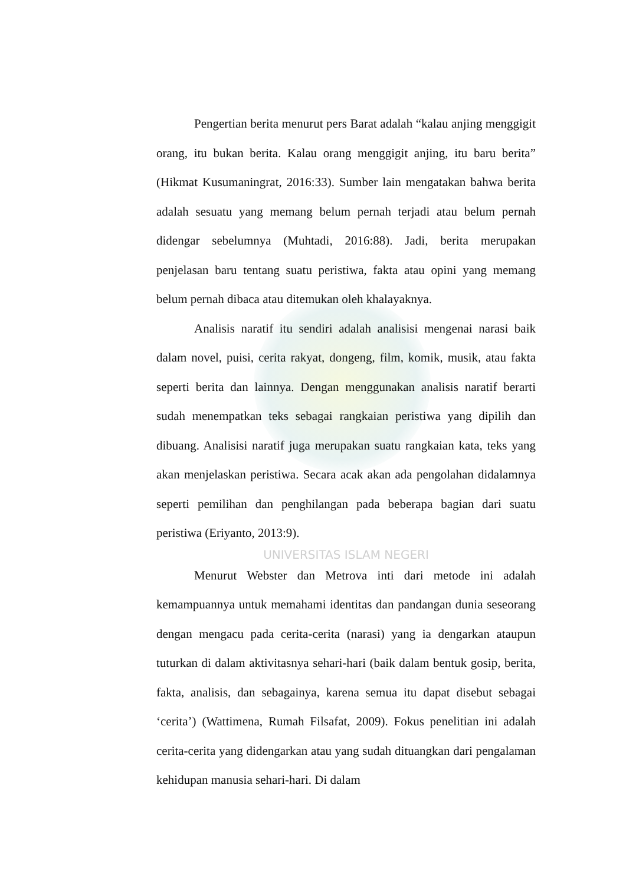Pengertian berita menurut pers Barat adalah “kalau anjing menggigit orang, itu bukan berita. Kalau orang menggigit anjing, itu baru berita” (Hikmat Kusumaningrat, 2016:33). Sumber lain mengatakan bahwa berita adalah sesuatu yang memang belum pernah terjadi atau belum pernah didengar sebelumnya (Muhtadi, 2016:88). Jadi, berita merupakan penjelasan baru tentang suatu peristiwa, fakta atau opini yang memang belum pernah dibaca atau ditemukan oleh khalayaknya.
Analisis naratif itu sendiri adalah analisisi mengenai narasi baik dalam novel, puisi, cerita rakyat, dongeng, film, komik, musik, atau fakta seperti berita dan lainnya. Dengan menggunakan analisis naratif berarti sudah menempatkan teks sebagai rangkaian peristiwa yang dipilih dan dibuang. Analisisi naratif juga merupakan suatu rangkaian kata, teks yang akan menjelaskan peristiwa. Secara acak akan ada pengolahan didalamnya seperti pemilihan dan penghilangan pada beberapa bagian dari suatu peristiwa (Eriyanto, 2013:9).
UNIVERSITAS ISLAM NEGERI
Menurut Webster dan Metrova inti dari metode ini adalah kemampuannya untuk memahami identitas dan pandangan dunia seseorang dengan mengacu pada cerita-cerita (narasi) yang ia dengarkan ataupun tuturkan di dalam aktivitasnya sehari-hari (baik dalam bentuk gosip, berita, fakta, analisis, dan sebagainya, karena semua itu dapat disebut sebagai ‘cerita’) (Wattimena, Rumah Filsafat, 2009). Fokus penelitian ini adalah cerita-cerita yang didengarkan atau yang sudah dituangkan dari pengalaman kehidupan manusia sehari-hari. Di dalam